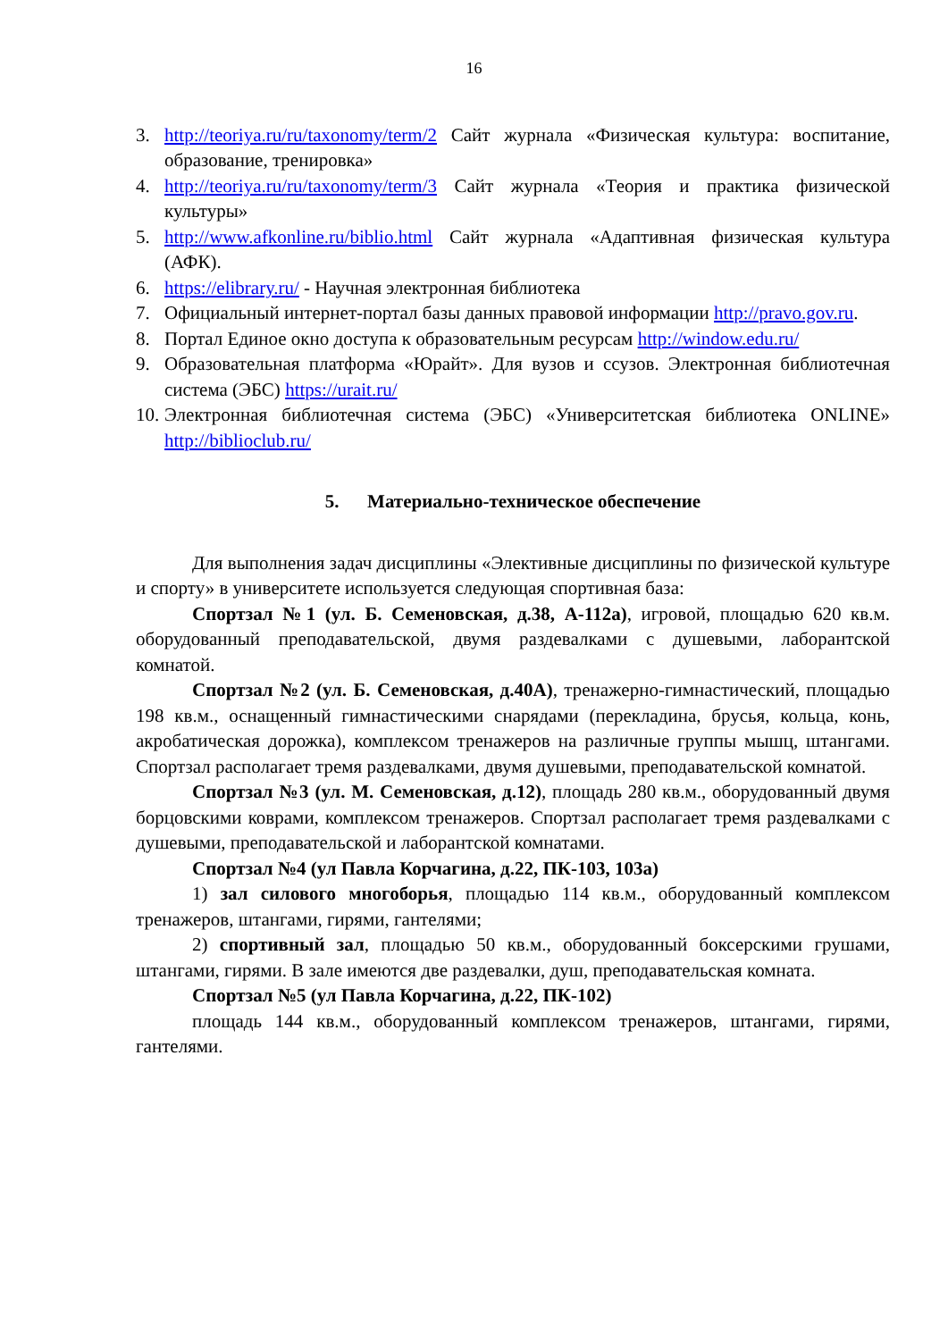16
3. http://teoriya.ru/ru/taxonomy/term/2 Сайт журнала «Физическая культура: воспитание, образование, тренировка»
4. http://teoriya.ru/ru/taxonomy/term/3 Сайт журнала «Теория и практика физической культуры»
5. http://www.afkonline.ru/biblio.html Сайт журнала «Адаптивная физическая культура (АФК).
6. https://elibrary.ru/ - Научная электронная библиотека
7. Официальный интернет-портал базы данных правовой информации http://pravo.gov.ru.
8. Портал Единое окно доступа к образовательным ресурсам http://window.edu.ru/
9. Образовательная платформа «Юрайт». Для вузов и ссузов. Электронная библиотечная система (ЭБС) https://urait.ru/
10. Электронная библиотечная система (ЭБС) «Университетская библиотека ONLINE» http://biblioclub.ru/
5. Материально-техническое обеспечение
Для выполнения задач дисциплины «Элективные дисциплины по физической культуре и спорту» в университете используется следующая спортивная база:
Спортзал №1 (ул. Б. Семеновская, д.38, А-112а), игровой, площадью 620 кв.м. оборудованный преподавательской, двумя раздевалками с душевыми, лаборантской комнатой.
Спортзал №2 (ул. Б. Семеновская, д.40А), тренажерно-гимнастический, площадью 198 кв.м., оснащенный гимнастическими снарядами (перекладина, брусья, кольца, конь, акробатическая дорожка), комплексом тренажеров на различные группы мышц, штангами. Спортзал располагает тремя раздевалками, двумя душевыми, преподавательской комнатой.
Спортзал №3 (ул. М. Семеновская, д.12), площадь 280 кв.м., оборудованный двумя борцовскими коврами, комплексом тренажеров. Спортзал располагает тремя раздевалками с душевыми, преподавательской и лаборантской комнатами.
Спортзал №4 (ул Павла Корчагина, д.22, ПК-103, 103а)
1) зал силового многоборья, площадью 114 кв.м., оборудованный комплексом тренажеров, штангами, гирями, гантелями;
2) спортивный зал, площадью 50 кв.м., оборудованный боксерскими грушами, штангами, гирями. В зале имеются две раздевалки, душ, преподавательская комната.
Спортзал №5 (ул Павла Корчагина, д.22, ПК-102)
площадь 144 кв.м., оборудованный комплексом тренажеров, штангами, гирями, гантелями.